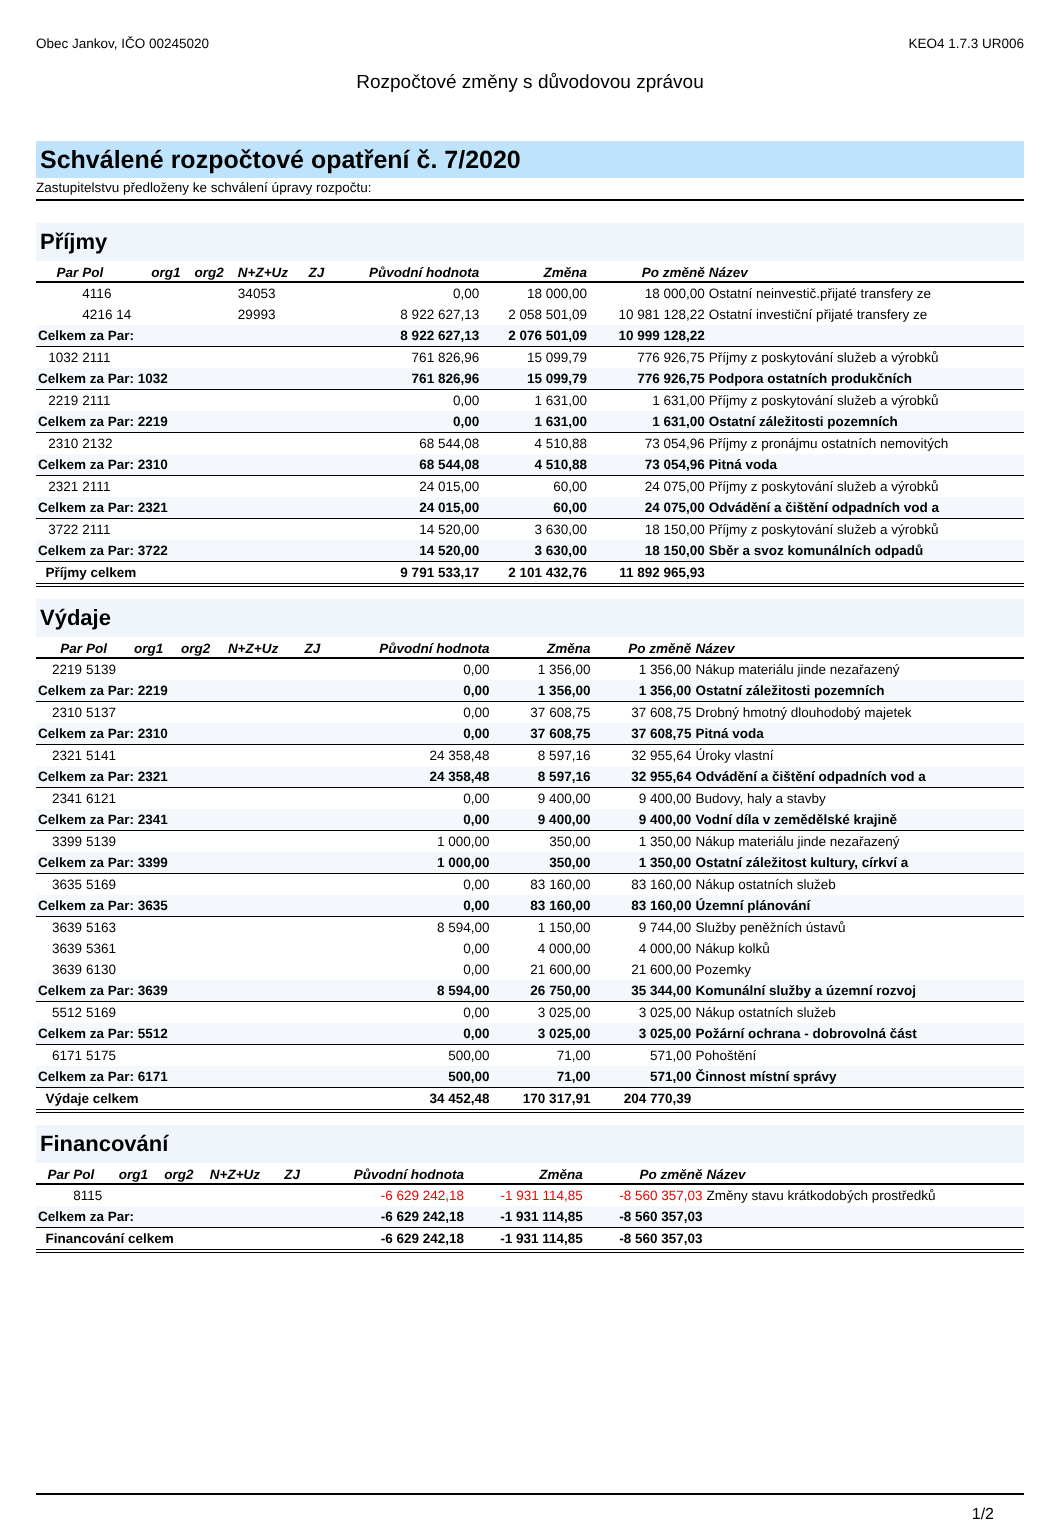Obec Jankov, IČO 00245020 KEO4 1.7.3 UR006
Rozpočtové změny s důvodovou zprávou
Schválené rozpočtové opatření č. 7/2020
Zastupitelstvu předloženy ke schválení úpravy rozpočtu:
Příjmy
| Par | Pol | org1 | org2 | N+Z+Uz | ZJ | Původní hodnota | Změna | Po změně | Název |
| --- | --- | --- | --- | --- | --- | --- | --- | --- | --- |
| | 4116 | | | 34053 | | 0,00 | 18 000,00 | 18 000,00 | Ostatní neinvestič.přijaté transfery ze |
| | 4216 14 | | | 29993 | | 8 922 627,13 | 2 058 501,09 | 10 981 128,22 | Ostatní investiční přijaté transfery ze |
| Celkem za Par: | | | | | | 8 922 627,13 | 2 076 501,09 | 10 999 128,22 | |
| 1032 | 2111 | | | | | 761 826,96 | 15 099,79 | 776 926,75 | Příjmy z poskytování služeb a výrobků |
| Celkem za Par: 1032 | | | | | | 761 826,96 | 15 099,79 | 776 926,75 | Podpora ostatních produkčních |
| 2219 | 2111 | | | | | 0,00 | 1 631,00 | 1 631,00 | Příjmy z poskytování služeb a výrobků |
| Celkem za Par: 2219 | | | | | | 0,00 | 1 631,00 | 1 631,00 | Ostatní záležitosti pozemních |
| 2310 | 2132 | | | | | 68 544,08 | 4 510,88 | 73 054,96 | Příjmy z pronájmu ostatních nemovitých |
| Celkem za Par: 2310 | | | | | | 68 544,08 | 4 510,88 | 73 054,96 | Pitná voda |
| 2321 | 2111 | | | | | 24 015,00 | 60,00 | 24 075,00 | Příjmy z poskytování služeb a výrobků |
| Celkem za Par: 2321 | | | | | | 24 015,00 | 60,00 | 24 075,00 | Odvádění a čištění odpadních vod a |
| 3722 | 2111 | | | | | 14 520,00 | 3 630,00 | 18 150,00 | Příjmy z poskytování služeb a výrobků |
| Celkem za Par: 3722 | | | | | | 14 520,00 | 3 630,00 | 18 150,00 | Sběr a svoz komunálních odpadů |
| Příjmy celkem | | | | | | 9 791 533,17 | 2 101 432,76 | 11 892 965,93 | |
Výdaje
| Par | Pol | org1 | org2 | N+Z+Uz | ZJ | Původní hodnota | Změna | Po změně | Název |
| --- | --- | --- | --- | --- | --- | --- | --- | --- | --- |
| 2219 | 5139 | | | | | 0,00 | 1 356,00 | 1 356,00 | Nákup materiálu jinde nezařazený |
| Celkem za Par: 2219 | | | | | | 0,00 | 1 356,00 | 1 356,00 | Ostatní záležitosti pozemních |
| 2310 | 5137 | | | | | 0,00 | 37 608,75 | 37 608,75 | Drobný hmotný dlouhodobý majetek |
| Celkem za Par: 2310 | | | | | | 0,00 | 37 608,75 | 37 608,75 | Pitná voda |
| 2321 | 5141 | | | | | 24 358,48 | 8 597,16 | 32 955,64 | Úroky vlastní |
| Celkem za Par: 2321 | | | | | | 24 358,48 | 8 597,16 | 32 955,64 | Odvádění a čištění odpadních vod a |
| 2341 | 6121 | | | | | 0,00 | 9 400,00 | 9 400,00 | Budovy, haly a stavby |
| Celkem za Par: 2341 | | | | | | 0,00 | 9 400,00 | 9 400,00 | Vodní díla v zemědělské krajině |
| 3399 | 5139 | | | | | 1 000,00 | 350,00 | 1 350,00 | Nákup materiálu jinde nezařazený |
| Celkem za Par: 3399 | | | | | | 1 000,00 | 350,00 | 1 350,00 | Ostatní záležitost kultury, církví a |
| 3635 | 5169 | | | | | 0,00 | 83 160,00 | 83 160,00 | Nákup ostatních služeb |
| Celkem za Par: 3635 | | | | | | 0,00 | 83 160,00 | 83 160,00 | Územní plánování |
| 3639 | 5163 | | | | | 8 594,00 | 1 150,00 | 9 744,00 | Služby peněžních ústavů |
| 3639 | 5361 | | | | | 0,00 | 4 000,00 | 4 000,00 | Nákup kolků |
| 3639 | 6130 | | | | | 0,00 | 21 600,00 | 21 600,00 | Pozemky |
| Celkem za Par: 3639 | | | | | | 8 594,00 | 26 750,00 | 35 344,00 | Komunální služby a územní rozvoj |
| 5512 | 5169 | | | | | 0,00 | 3 025,00 | 3 025,00 | Nákup ostatních služeb |
| Celkem za Par: 5512 | | | | | | 0,00 | 3 025,00 | 3 025,00 | Požární ochrana - dobrovolná část |
| 6171 | 5175 | | | | | 500,00 | 71,00 | 571,00 | Pohoštění |
| Celkem za Par: 6171 | | | | | | 500,00 | 71,00 | 571,00 | Činnost místní správy |
| Výdaje celkem | | | | | | 34 452,48 | 170 317,91 | 204 770,39 | |
Financování
| Par | Pol | org1 | org2 | N+Z+Uz | ZJ | Původní hodnota | Změna | Po změně | Název |
| --- | --- | --- | --- | --- | --- | --- | --- | --- | --- |
| | 8115 | | | | | -6 629 242,18 | -1 931 114,85 | -8 560 357,03 | Změny stavu krátkodobých prostředků |
| Celkem za Par: | | | | | | -6 629 242,18 | -1 931 114,85 | -8 560 357,03 | |
| Financování celkem | | | | | | -6 629 242,18 | -1 931 114,85 | -8 560 357,03 | |
1/2